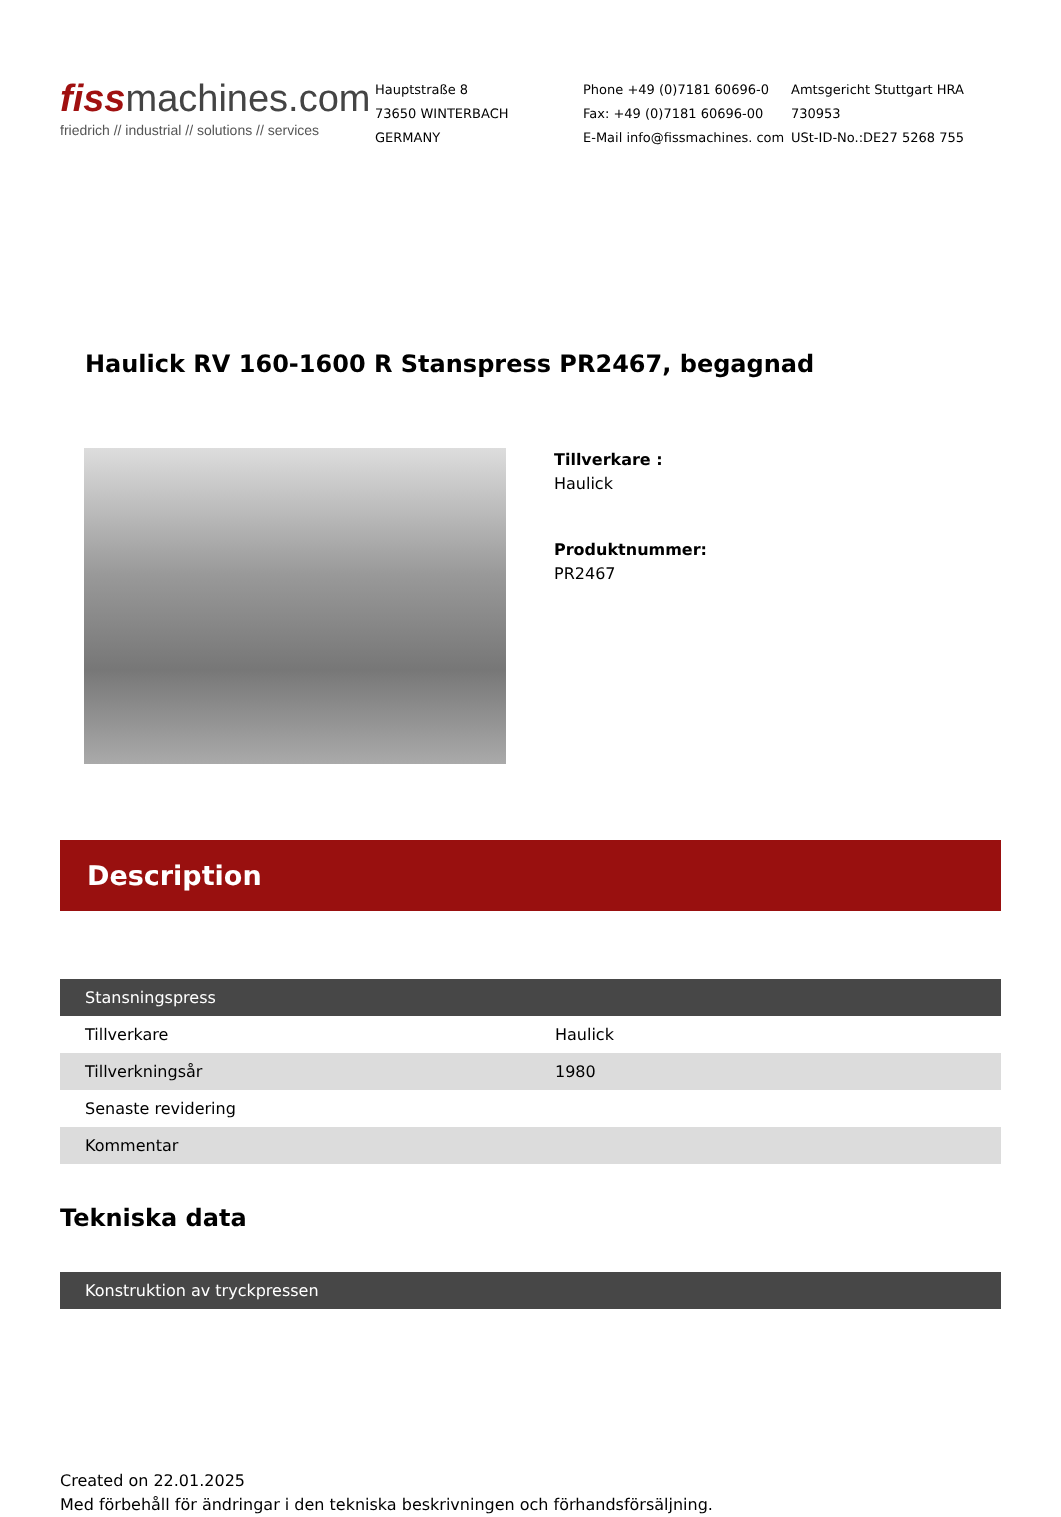fissmachines.com
friedrich // industrial // solutions // services
Hauptstraße 8
73650 WINTERBACH
GERMANY
Phone +49 (0)7181 60696-0
Fax: +49 (0)7181 60696-00
E-Mail info@fissmachines. com
Amtsgericht Stuttgart HRA
730953
USt-ID-No.:DE27 5268 755
Haulick RV 160-1600 R Stanspress PR2467, begagnad
Tillverkare :
Haulick
Produktnummer:
PR2467
Description
| Stansningspress | |
| --- | --- |
| Tillverkare | Haulick |
| Tillverkningsår | 1980 |
| Senaste revidering | |
| Kommentar | |
Tekniska data
| Konstruktion av tryckpressen |
| --- |
Created on 22.01.2025
Med förbehåll för ändringar i den tekniska beskrivningen och förhandsförsäljning.